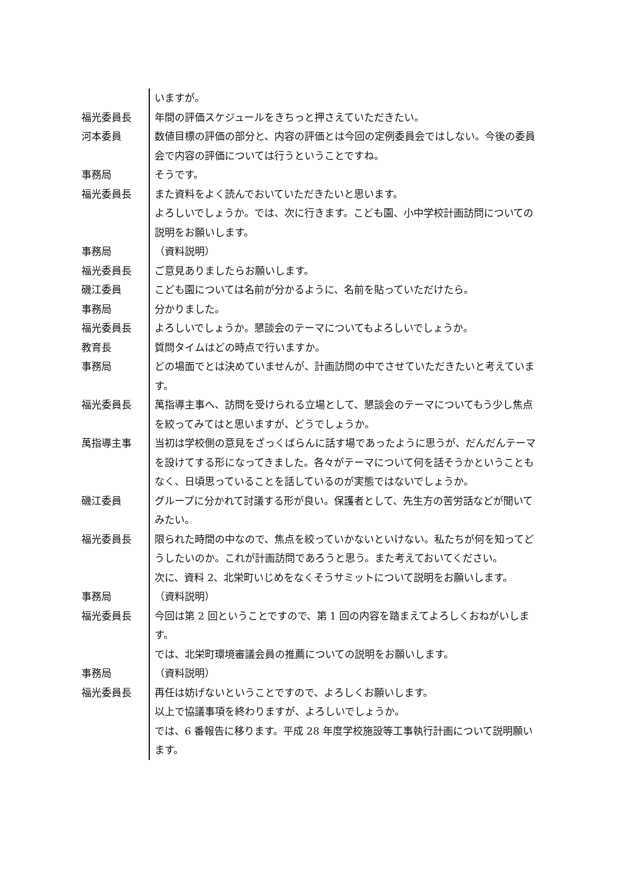| | いますが。 |
| 福光委員長 | 年間の評価スケジュールをきちっと押さえていただきたい。 |
| 河本委員 | 数値目標の評価の部分と、内容の評価とは今回の定例委員会ではしない。今後の委員会で内容の評価については行うということですね。 |
| 事務局 | そうです。 |
| 福光委員長 | また資料をよく読んでおいていただきたいと思います。 よろしいでしょうか。では、次に行きます。こども園、小中学校計画訪問についての説明をお願いします。 |
| 事務局 | （資料説明） |
| 福光委員長 | ご意見ありましたらお願いします。 |
| 磯江委員 | こども園については名前が分かるように、名前を貼っていただけたら。 |
| 事務局 | 分かりました。 |
| 福光委員長 | よろしいでしょうか。懇談会のテーマについてもよろしいでしょうか。 |
| 教育長 | 質問タイムはどの時点で行いますか。 |
| 事務局 | どの場面でとは決めていませんが、計画訪問の中でさせていただきたいと考えています。 |
| 福光委員長 | 萬指導主事へ、訪問を受けられる立場として、懇談会のテーマについてもう少し焦点を絞ってみてはと思いますが、どうでしょうか。 |
| 萬指導主事 | 当初は学校側の意見をざっくばらんに話す場であったように思うが、だんだんテーマを設けてする形になってきました。各々がテーマについて何を話そうかということもなく、日頃思っていることを話しているのが実態ではないでしょうか。 |
| 磯江委員 | グループに分かれて討議する形が良い。保護者として、先生方の苦労話などが聞いてみたい。 |
| 福光委員長 | 限られた時間の中なので、焦点を絞っていかないといけない。私たちが何を知ってどうしたいのか。これが計画訪問であろうと思う。また考えておいてください。 次に、資料 2、北栄町いじめをなくそうサミットについて説明をお願いします。 |
| 事務局 | （資料説明） |
| 福光委員長 | 今回は第 2 回ということですので、第 1 回の内容を踏まえてよろしくおねがいします。 では、北栄町環境審議会員の推薦についての説明をお願いします。 |
| 事務局 | （資料説明） |
| 福光委員長 | 再任は妨げないということですので、よろしくお願いします。 以上で協議事項を終わりますが、よろしいでしょうか。 では、6 番報告に移ります。平成 28 年度学校施設等工事執行計画について説明願います。 |